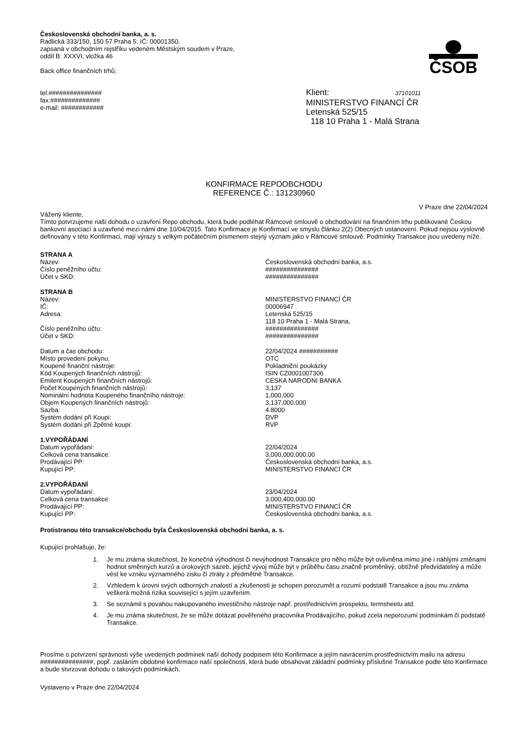Československá obchodní banka, a. s.
Radlická 333/150, 150 57 Praha 5; IČ: 00001350,
zapsaná v obchodním rejstříku vedeném Městským soudem v Praze,
oddíl B: XXXVI, vložka 46
Back office finančních trhů;
tel:###############
fax:##############
e-mail: ############
ČSOB
Klient: 37101011
MINISTERSTVO FINANCÍ ČR
Letenská 525/15
118 10 Praha 1 - Malá Strana
KONFIRMACE REPOOBCHODU
REFERENCE Č.: 131230960
V Praze dne 22/04/2024
Vážený kliente,
Tímto potvrzujeme naši dohodu o uzavření Repo obchodu, která bude podléhat Rámcové smlouvě o obchodování na finančním trhu publikované Českou bankovní asociací a uzavřené mezi námi dne 10/04/2015. Tato Konfirmace je Konfirmací ve smyslu článku 2(2) Obecných ustanovení. Pokud nejsou výslovně definovány v této Konfirmaci, mají výrazy s velkým počátečním písmenem stejný význam jako v Rámcové smlouvě. Podmínky Transakce jsou uvedeny níže.
STRANA A
| Název: | Československá obchodní banka, a.s. |
| Číslo peněžního účtu: | ############### |
| Účet v SKD: | ############### |
STRANA B
| Název: | MINISTERSTVO FINANCÍ ČR |
| IČ: | 00006947 |
| Adresa: | Letenská 525/15 118 10 Praha 1 - Malá Strana, |
| Číslo peněžního účtu: | ############### |
| Účet v SKD: | ############### |
| Datum a čas obchodu: | 22/04/2024 ########### |
| Místo provedení pokynu: | OTC |
| Koupené finanční nástroje: | Pokladniční poukázky |
| Kód Koupených finančních nástrojů: | ISIN CZ0001007306 |
| Emitent Koupených finančních nástrojů: | CESKA NARODNI BANKA |
| Počet Koupených finančních nástrojů: | 3,137 |
| Nominální hodnota Koupeného finančního nástroje: | 1,000,000 |
| Objem Koupených finančních nástrojů: | 3,137,000,000 |
| Sazba: | 4.8000 |
| Systém dodání při Koupi: | DVP |
| Systém dodání při Zpětné koupi: | RVP |
1.VYPOŘÁDANÍ
| Datum vypořádaní: | 22/04/2024 |
| Celková cena transakce: | 3,000,000,000.00 |
| Prodávající PP: | Československá obchodní banka, a.s. |
| Kupující PP: | MINISTERSTVO FINANCÍ ČR |
2.VYPOŘÁDANÍ
| Datum vypořádaní: | 23/04/2024 |
| Celková cena transakce: | 3,000,400,000.00 |
| Prodávající PP: | MINISTERSTVO FINANCÍ ČR |
| Kupující PP: | Československá obchodní banka, a.s. |
Protistranou této transakce/obchodu byla Československá obchodní banka, a. s.
Kupující prohlašuje, že:
1. Je mu známa skutečnost, že konečná výhodnost či nevýhodnost Transakce pro něho může být ovlivněna mimo jiné i náhlými změnami hodnot směnných kurzů a úrokových sazeb, jejichž vývoj může být v průběhu času značně proměnlivý, obtížně předvídatelný a může vést ke vzniku významného zisku či ztráty z předmětné Transakce.
2. Vzhledem k úrovni svých odborných znalostí a zkušeností je schopen porozumět a rozumí podstatě Transakce a jsou mu známa veškerá možná rizika související s jejím uzavřením.
3. Se seznámil s povahou nakupovaného investičního nástroje např. prostřednictvím prospektu, termsheetu atd.
4. Je mu známa skutečnost, že se může dotázat pověřeného pracovníka Prodávajícího, pokud zcela neporozumí podmínkám či podstatě Transakce.
Prosíme o potvrzení správnosti výše uvedených podmínek naší dohody podpisem této Konfirmace a jejím navrácením prostřednictvím mailu na adresu ###############, popř. zasláním obdobné konfirmace naší společnosti, která bude obsahovat základní podmínky příslušné Transakce podle této Konfirmace a bude stvrzovat dohodu o takových podmínkách.
Vystaveno v Praze dne 22/04/2024